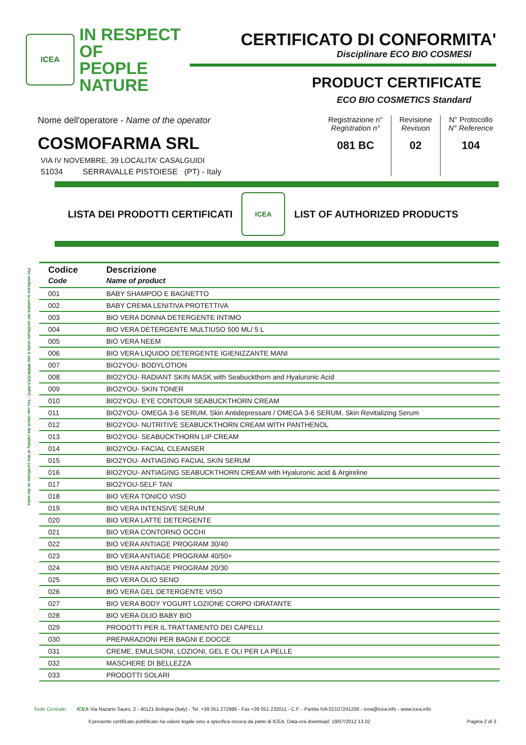ICEA
IN RESPECT OF
PEOPLE
NATURE
CERTIFICATO DI CONFORMITA'
Disciplinare ECO BIO COSMESI
PRODUCT CERTIFICATE
ECO BIO COSMETICS Standard
Nome dell'operatore - Name of the operator
COSMOFARMA SRL
VIA IV NOVEMBRE, 39 LOCALITA' CASALGUIDI
51034 SERRAVALLE PISTOIESE (PT) - Italy
Registrazione n°
Registration n°
081 BC
Revisione
Revision
02
N° Protocollo
N° Reference
104
LISTA DEI PRODOTTI CERTIFICATI ICEA LIST OF AUTHORIZED PRODUCTS
Per verificare la validità del certificato visita il sito WWW.ICEA.INFO - You can check the validity of this certificate on the webs
| Codice Code | Descrizione Name of product |
| --- | --- |
| 001 | BABY SHAMPOO E BAGNETTO |
| 002 | BABY CREMA LENITIVA PROTETTIVA |
| 003 | BIO VERA DONNA DETERGENTE INTIMO |
| 004 | BIO VERA DETERGENTE MULTIUSO 500 ML/ 5 L |
| 005 | BIO VERA NEEM |
| 006 | BIO VERA LIQUIDO DETERGENTE IGIENIZZANTE MANI |
| 007 | BIO2YOU- BODYLOTION |
| 008 | BIO2YOU- RADIANT SKIN MASK with Seabuckthorn and Hyaluronic Acid |
| 009 | BIO2YOU- SKIN TONER |
| 010 | BIO2YOU- EYE CONTOUR SEABUCKTHORN CREAM |
| 011 | BIO2YOU- OMEGA 3-6 SERUM, Skin Antidepressant / OMEGA 3-6 SERUM, Skin Revitalizing Serum |
| 012 | BIO2YOU- NUTRITIVE SEABUCKTHORN CREAM WITH PANTHENOL |
| 013 | BIO2YOU- SEABUCKTHORN LIP CREAM |
| 014 | BIO2YOU- FACIAL CLEANSER |
| 015 | BIO2YOU- ANTIAGING FACIAL SKIN SERUM |
| 016 | BIO2YOU- ANTIAGING SEABUCKTHORN CREAM with Hyaluronic acid & Argireline |
| 017 | BIO2YOU-SELF TAN |
| 018 | BIO VERA TONICO VISO |
| 019 | BIO VERA INTENSIVE SERUM |
| 020 | BIO VERA LATTE DETERGENTE |
| 021 | BIO VERA CONTORNO OCCHI |
| 022 | BIO VERA ANTIAGE PROGRAM 30/40 |
| 023 | BIO VERA ANTIAGE PROGRAM 40/50+ |
| 024 | BIO VERA ANTIAGE PROGRAM 20/30 |
| 025 | BIO VERA OLIO SENO |
| 026 | BIO VERA GEL DETERGENTE VISO |
| 027 | BIO VERA BODY YOGURT LOZIONE CORPO IDRATANTE |
| 028 | BIO VERA OLIO BABY BIO |
| 029 | PRODOTTI PER IL TRATTAMENTO DEI CAPELLI |
| 030 | PREPARAZIONI PER BAGNI E DOCCE |
| 031 | CREME, EMULSIONI, LOZIONI, GEL E OLI PER LA PELLE |
| 032 | MASCHERE DI BELLEZZA |
| 033 | PRODOTTI SOLARI |
Sede Centrale: ICEA Via Nazario Sauro, 2 - 40121 Bologna (Italy) - Tel. +39 051 272986 - Fax +39 051 232011 - C.F. - Partita IVA 02107241206 - icea@icea.info - www.icea.info
Il presente certificato pubblicato ha valore legale sino a specifica revoca da parte di ICEA. Data-ora download: 19/07/2012 13.02 Pagina 2 di 3